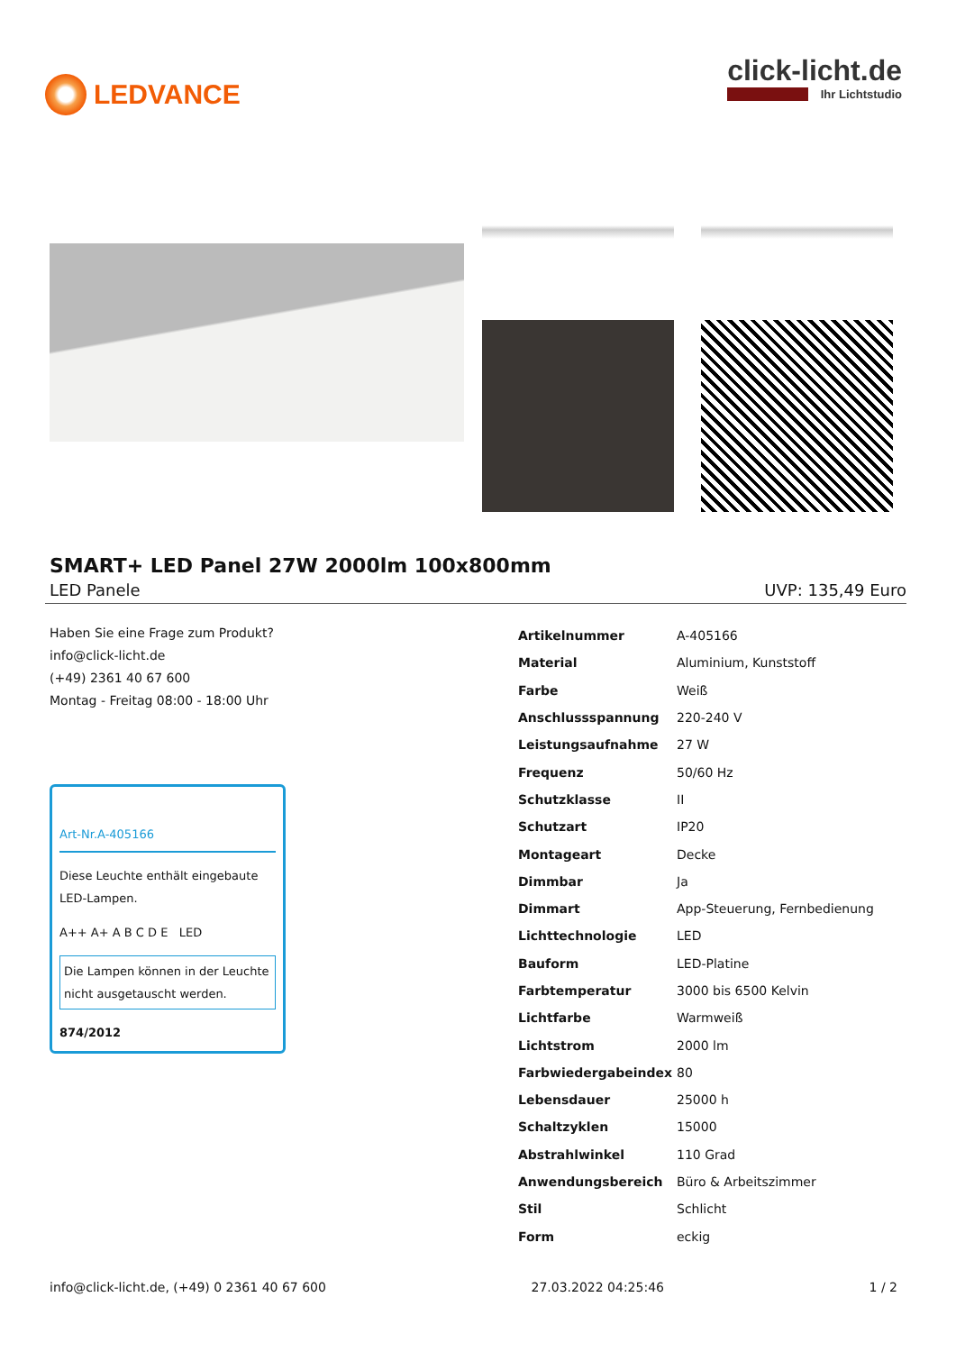LEDVANCE click-licht.de
Ihr Lichtstudio
SMART+ LED Panel 27W 2000lm 100x800mm
LED Panele UVP: 135,49 Euro
Haben Sie eine Frage zum Produkt?
info@click-licht.de
(+49) 2361 40 67 600
Montag - Freitag 08:00 - 18:00 Uhr
Art-Nr.A-405166
Diese Leuchte enthält eingebaute LED-Lampen.
A++ A+ A B C D E LED
Die Lampen können in der Leuchte nicht ausgetauscht werden.
874/2012
| Artikelnummer | A-405166 |
| Material | Aluminium, Kunststoff |
| Farbe | Weiß |
| Anschlussspannung | 220-240 V |
| Leistungsaufnahme | 27 W |
| Frequenz | 50/60 Hz |
| Schutzklasse | II |
| Schutzart | IP20 |
| Montageart | Decke |
| Dimmbar | Ja |
| Dimmart | App-Steuerung, Fernbedienung |
| Lichttechnologie | LED |
| Bauform | LED-Platine |
| Farbtemperatur | 3000 bis 6500 Kelvin |
| Lichtfarbe | Warmweiß |
| Lichtstrom | 2000 lm |
| Farbwiedergabeindex | 80 |
| Lebensdauer | 25000 h |
| Schaltzyklen | 15000 |
| Abstrahlwinkel | 110 Grad |
| Anwendungsbereich | Büro & Arbeitszimmer |
| Stil | Schlicht |
| Form | eckig |
info@click-licht.de, (+49) 0 2361 40 67 600 27.03.2022 04:25:46 1 / 2